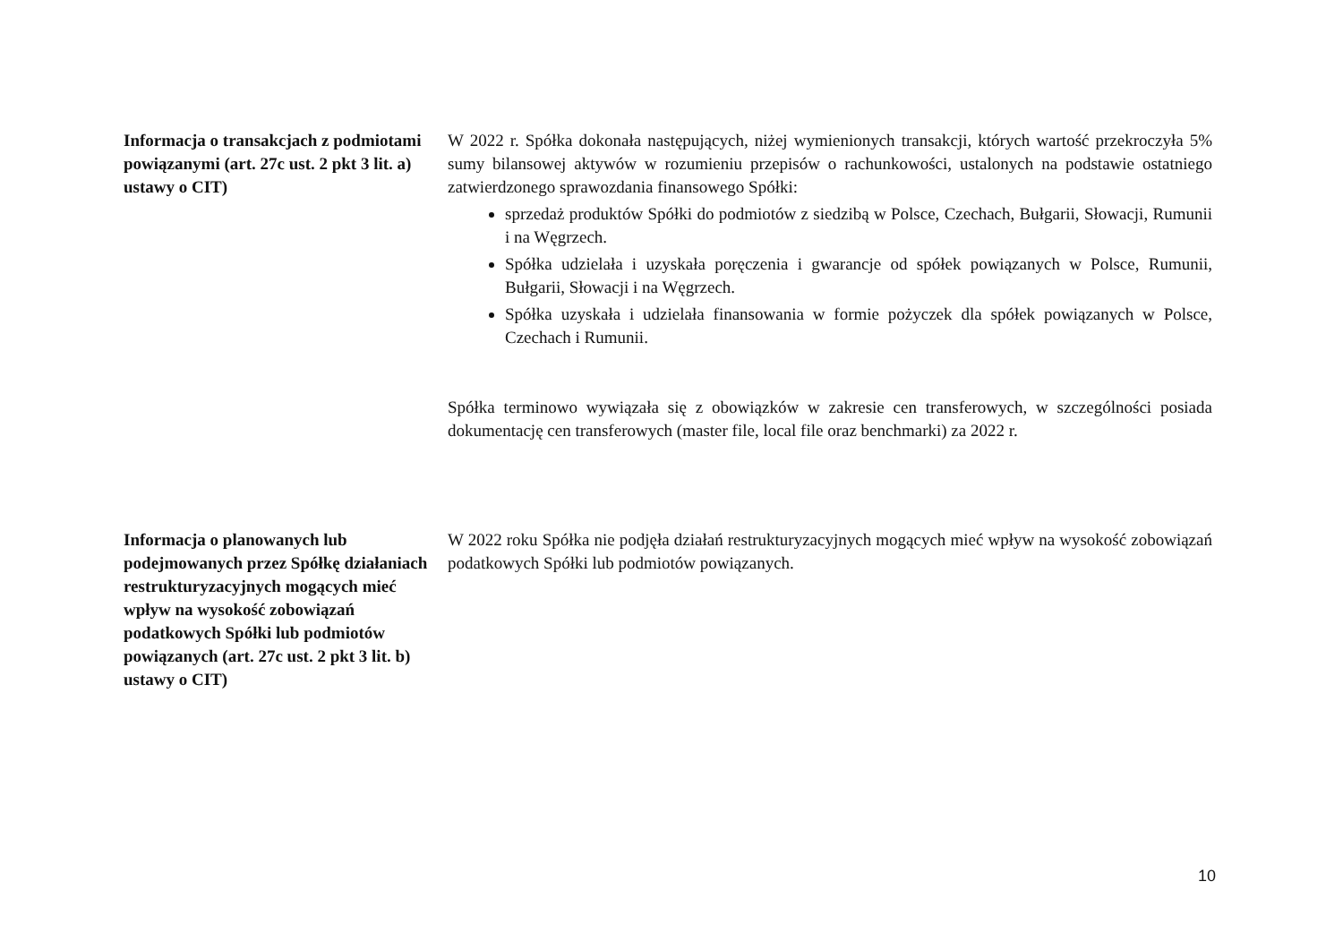Informacja o transakcjach z podmiotami powiązanymi (art. 27c ust. 2 pkt 3 lit. a) ustawy o CIT)
W 2022 r. Spółka dokonała następujących, niżej wymienionych transakcji, których wartość przekroczyła 5% sumy bilansowej aktywów w rozumieniu przepisów o rachunkowości, ustalonych na podstawie ostatniego zatwierdzonego sprawozdania finansowego Spółki:
sprzedaż produktów Spółki do podmiotów z siedzibą w Polsce, Czechach, Bułgarii, Słowacji, Rumunii i na Węgrzech.
Spółka udzielała i uzyskała poręczenia i gwarancje od spółek powiązanych w Polsce, Rumunii, Bułgarii, Słowacji i na Węgrzech.
Spółka uzyskała i udzielała finansowania w formie pożyczek dla spółek powiązanych w Polsce, Czechach i Rumunii.
Spółka terminowo wywiązała się z obowiązków w zakresie cen transferowych, w szczególności posiada dokumentację cen transferowych (master file, local file oraz benchmarki) za 2022 r.
Informacja o planowanych lub podejmowanych przez Spółkę działaniach restrukturyzacyjnych mogących mieć wpływ na wysokość zobowiązań podatkowych Spółki lub podmiotów powiązanych (art. 27c ust. 2 pkt 3 lit. b) ustawy o CIT)
W 2022 roku Spółka nie podjęła działań restrukturyzacyjnych mogących mieć wpływ na wysokość zobowiązań podatkowych Spółki lub podmiotów powiązanych.
10